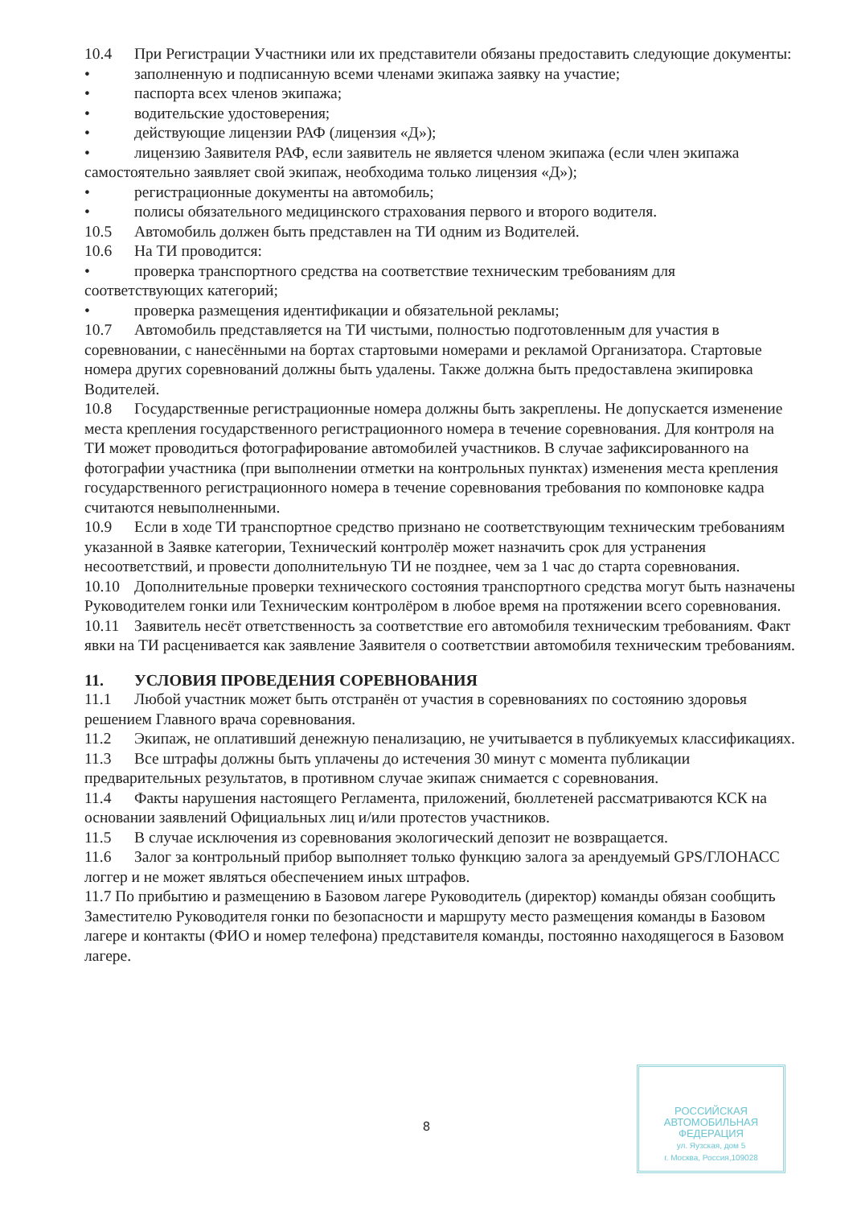10.4 При Регистрации Участники или их представители обязаны предоставить следующие документы:
• заполненную и подписанную всеми членами экипажа заявку на участие;
• паспорта всех членов экипажа;
• водительские удостоверения;
• действующие лицензии РАФ (лицензия «Д»);
• лицензию Заявителя РАФ, если заявитель не является членом экипажа (если член экипажа самостоятельно заявляет свой экипаж, необходима только лицензия «Д»);
• регистрационные документы на автомобиль;
• полисы обязательного медицинского страхования первого и второго водителя.
10.5 Автомобиль должен быть представлен на ТИ одним из Водителей.
10.6 На ТИ проводится:
• проверка транспортного средства на соответствие техническим требованиям для соответствующих категорий;
• проверка размещения идентификации и обязательной рекламы;
10.7 Автомобиль представляется на ТИ чистыми, полностью подготовленным для участия в соревновании, с нанесёнными на бортах стартовыми номерами и рекламой Организатора. Стартовые номера других соревнований должны быть удалены. Также должна быть предоставлена экипировка Водителей.
10.8 Государственные регистрационные номера должны быть закреплены. Не допускается изменение места крепления государственного регистрационного номера в течение соревнования. Для контроля на ТИ может проводиться фотографирование автомобилей участников. В случае зафиксированного на фотографии участника (при выполнении отметки на контрольных пунктах) изменения места крепления государственного регистрационного номера в течение соревнования требования по компоновке кадра считаются невыполненными.
10.9 Если в ходе ТИ транспортное средство признано не соответствующим техническим требованиям указанной в Заявке категории, Технический контролёр может назначить срок для устранения несоответствий, и провести дополнительную ТИ не позднее, чем за 1 час до старта соревнования.
10.10 Дополнительные проверки технического состояния транспортного средства могут быть назначены Руководителем гонки или Техническим контролёром в любое время на протяжении всего соревнования.
10.11 Заявитель несёт ответственность за соответствие его автомобиля техническим требованиям. Факт явки на ТИ расценивается как заявление Заявителя о соответствии автомобиля техническим требованиям.
11. УСЛОВИЯ ПРОВЕДЕНИЯ СОРЕВНОВАНИЯ
11.1 Любой участник может быть отстранён от участия в соревнованиях по состоянию здоровья решением Главного врача соревнования.
11.2 Экипаж, не оплативший денежную пенализацию, не учитывается в публикуемых классификациях.
11.3 Все штрафы должны быть уплачены до истечения 30 минут с момента публикации предварительных результатов, в противном случае экипаж снимается с соревнования.
11.4 Факты нарушения настоящего Регламента, приложений, бюллетеней рассматриваются КСК на основании заявлений Официальных лиц и/или протестов участников.
11.5 В случае исключения из соревнования экологический депозит не возвращается.
11.6 Залог за контрольный прибор выполняет только функцию залога за арендуемый GPS/ГЛОНАСС логгер и не может являться обеспечением иных штрафов.
11.7 По прибытию и размещению в Базовом лагере Руководитель (директор) команды обязан сообщить Заместителю Руководителя гонки по безопасности и маршруту место размещения команды в Базовом лагере и контакты (ФИО и номер телефона) представителя команды, постоянно находящегося в Базовом лагере.
8
РОССИЙСКАЯ
АВТОМОБИЛЬНАЯ
ФЕДЕРАЦИЯ
ул. Яузская, дом 5
г. Москва, Россия,109028